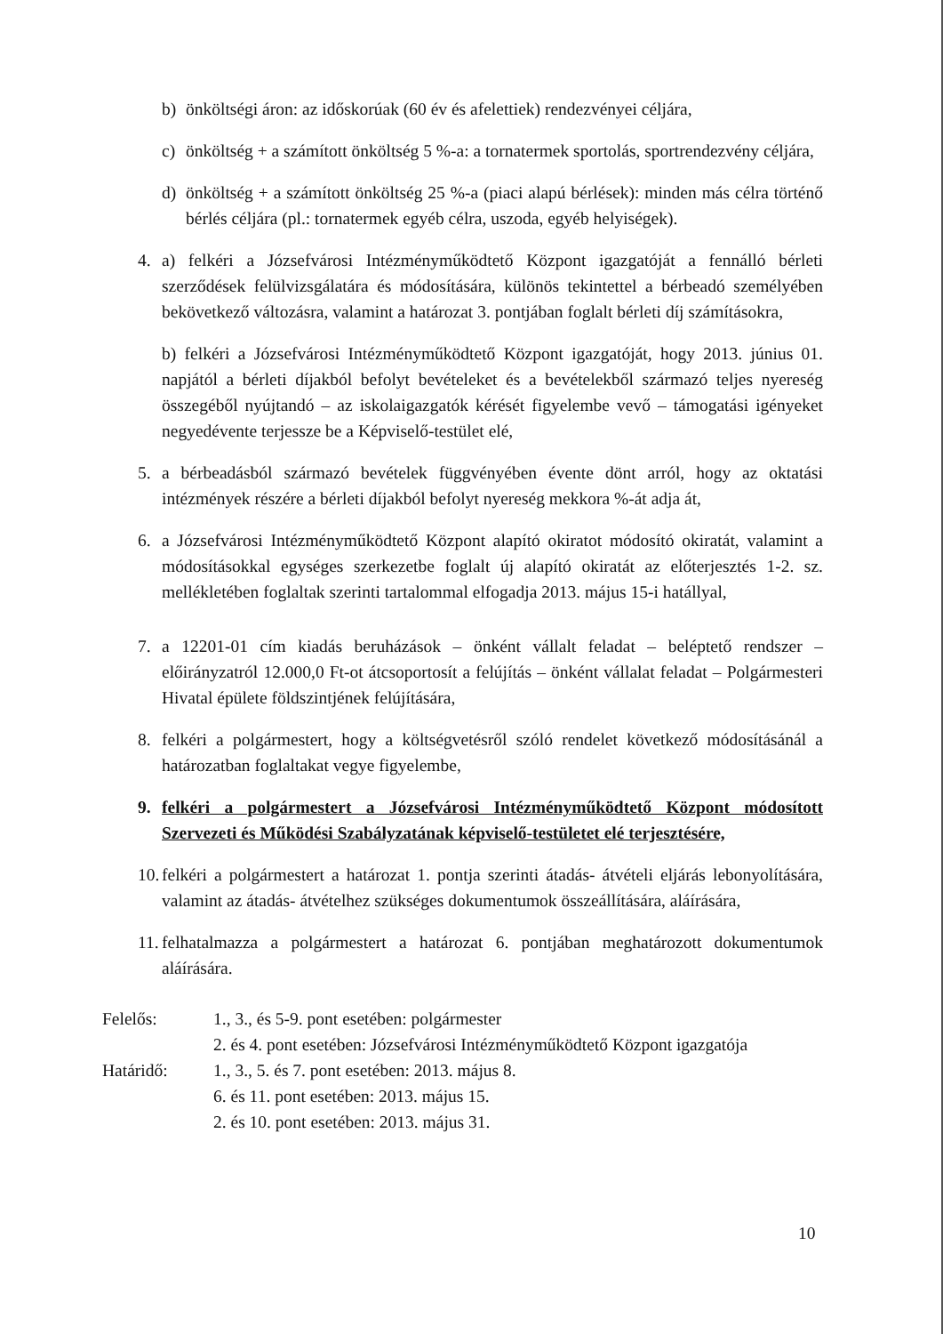b) önköltségi áron: az időskorúak (60 év és afelettiek) rendezvényei céljára,
c) önköltség + a számított önköltség 5 %-a: a tornatermek sportolás, sportrendezvény céljára,
d) önköltség + a számított önköltség 25 %-a (piaci alapú bérlések): minden más célra történő bérlés céljára (pl.: tornatermek egyéb célra, uszoda, egyéb helyiségek).
4. a) felkéri a Józsefvárosi Intézményműködtető Központ igazgatóját a fennálló bérleti szerződések felülvizsgálatára és módosítására, különös tekintettel a bérbeadó személyében bekövetkező változásra, valamint a határozat 3. pontjában foglalt bérleti díj számításokra,
b) felkéri a Józsefvárosi Intézményműködtető Központ igazgatóját, hogy 2013. június 01. napjától a bérleti díjakból befolyt bevételeket és a bevételekből származó teljes nyereség összegéből nyújtandó – az iskolaigazgatók kérését figyelembe vevő – támogatási igényeket negyedévente terjessze be a Képviselő-testület elé,
5. a bérbeadásból származó bevételek függvényében évente dönt arról, hogy az oktatási intézmények részére a bérleti díjakból befolyt nyereség mekkora %-át adja át,
6. a Józsefvárosi Intézményműködtető Központ alapító okiratot módosító okiratát, valamint a módosításokkal egységes szerkezetbe foglalt új alapító okiratát az előterjesztés 1-2. sz. mellékletében foglaltak szerinti tartalommal elfogadja 2013. május 15-i hatállyal,
7. a 12201-01 cím kiadás beruházások – önként vállalt feladat – beléptető rendszer – előirányzatról 12.000,0 Ft-ot átcsoportosít a felújítás – önként vállalat feladat – Polgármesteri Hivatal épülete földszintjének felújítására,
8. felkéri a polgármestert, hogy a költségvetésről szóló rendelet következő módosításánál a határozatban foglaltakat vegye figyelembe,
9. felkéri a polgármestert a Józsefvárosi Intézményműködtető Központ módosított Szervezeti és Működési Szabályzatának képviselő-testületet elé terjesztésére,
10. felkéri a polgármestert a határozat 1. pontja szerinti átadás- átvételi eljárás lebonyolítására, valamint az átadás- átvételhez szükséges dokumentumok összeállítására, aláírására,
11. felhatalmazza a polgármestert a határozat 6. pontjában meghatározott dokumentumok aláírására.
Felelős: 1., 3., és 5-9. pont esetében: polgármester
2. és 4. pont esetében: Józsefvárosi Intézményműködtető Központ igazgatója
Határidő: 1., 3., 5. és 7. pont esetében: 2013. május 8.
6. és 11. pont esetében: 2013. május 15.
2. és 10. pont esetében: 2013. május 31.
10